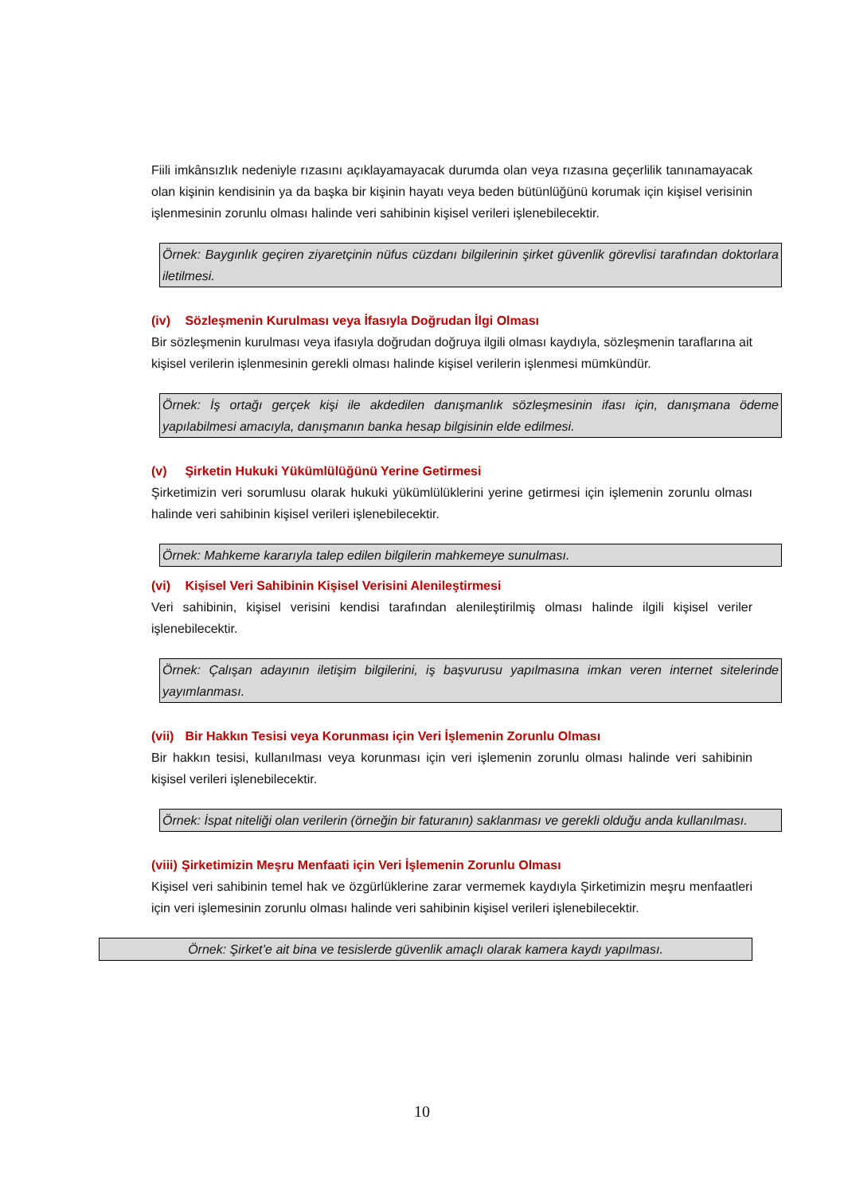Fiili imkânsızlık nedeniyle rızasını açıklayamayacak durumda olan veya rızasına geçerlilik tanınamayacak olan kişinin kendisinin ya da başka bir kişinin hayatı veya beden bütünlüğünü korumak için kişisel verisinin işlenmesinin zorunlu olması halinde veri sahibinin kişisel verileri işlenebilecektir.
Örnek: Baygınlık geçiren ziyaretçinin nüfus cüzdanı bilgilerinin şirket güvenlik görevlisi tarafından doktorlara iletilmesi.
(iv) Sözleşmenin Kurulması veya İfasıyla Doğrudan İlgi Olması
Bir sözleşmenin kurulması veya ifasıyla doğrudan doğruya ilgili olması kaydıyla, sözleşmenin taraflarına ait kişisel verilerin işlenmesinin gerekli olması halinde kişisel verilerin işlenmesi mümkündür.
Örnek: İş ortağı gerçek kişi ile akdedilen danışmanlık sözleşmesinin ifası için, danışmana ödeme yapılabilmesi amacıyla, danışmanın banka hesap bilgisinin elde edilmesi.
(v) Şirketin Hukuki Yükümlülüğünü Yerine Getirmesi
Şirketimizin veri sorumlusu olarak hukuki yükümlülüklerini yerine getirmesi için işlemenin zorunlu olması halinde veri sahibinin kişisel verileri işlenebilecektir.
Örnek: Mahkeme kararıyla talep edilen bilgilerin mahkemeye sunulması.
(vi) Kişisel Veri Sahibinin Kişisel Verisini Alenileştirmesi
Veri sahibinin, kişisel verisini kendisi tarafından alenileştirilmiş olması halinde ilgili kişisel veriler işlenebilecektir.
Örnek: Çalışan adayının iletişim bilgilerini, iş başvurusu yapılmasına imkan veren internet sitelerinde yayımlanması.
(vii) Bir Hakkın Tesisi veya Korunması için Veri İşlemenin Zorunlu Olması
Bir hakkın tesisi, kullanılması veya korunması için veri işlemenin zorunlu olması halinde veri sahibinin kişisel verileri işlenebilecektir.
Örnek: İspat niteliği olan verilerin (örneğin bir faturanın) saklanması ve gerekli olduğu anda kullanılması.
(viii) Şirketimizin Meşru Menfaati için Veri İşlemenin Zorunlu Olması
Kişisel veri sahibinin temel hak ve özgürlüklerine zarar vermemek kaydıyla Şirketimizin meşru menfaatleri için veri işlemesinin zorunlu olması halinde veri sahibinin kişisel verileri işlenebilecektir.
Örnek: Şirket’e ait bina ve tesislerde güvenlik amaçlı olarak kamera kaydı yapılması.
10